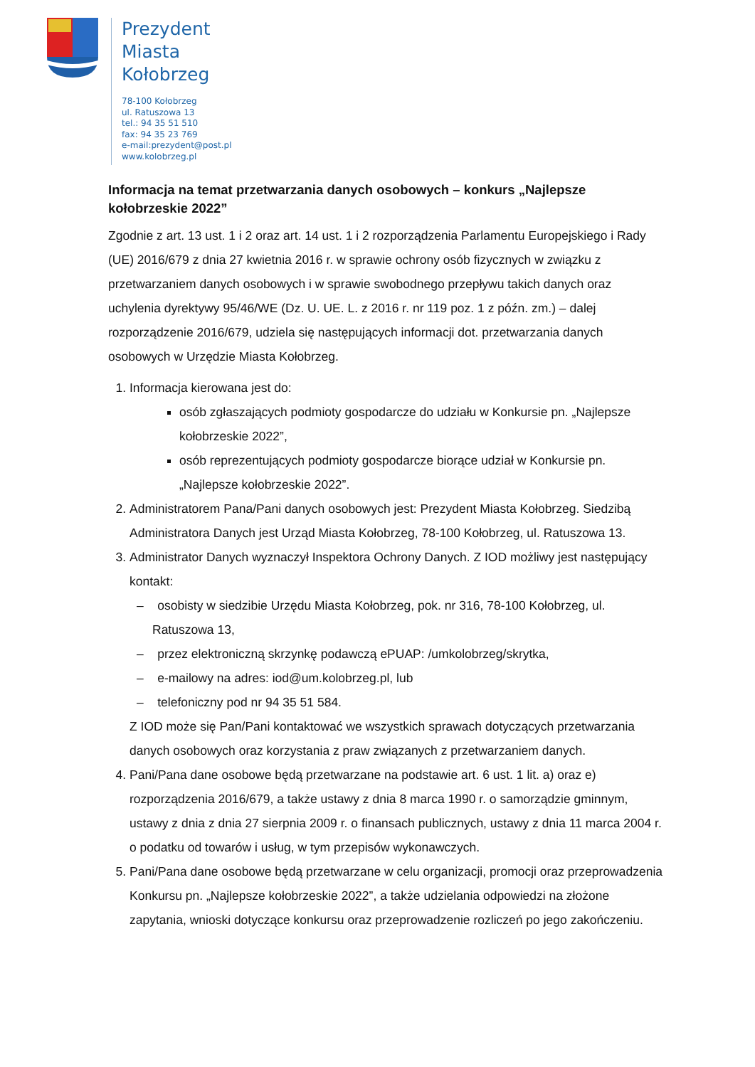Prezydent
Miasta
Kołobrzeg
78-100 Kołobrzeg
ul. Ratuszowa 13
tel.: 94 35 51 510
fax: 94 35 23 769
e-mail:prezydent@post.pl
www.kolobrzeg.pl
Informacja na temat przetwarzania danych osobowych – konkurs „Najlepsze kołobrzeskie 2022”
Zgodnie z art. 13 ust. 1 i 2 oraz art. 14 ust. 1 i 2 rozporządzenia Parlamentu Europejskiego i Rady (UE) 2016/679 z dnia 27 kwietnia 2016 r. w sprawie ochrony osób fizycznych w związku z przetwarzaniem danych osobowych i w sprawie swobodnego przepływu takich danych oraz uchylenia dyrektywy 95/46/WE (Dz. U. UE. L. z 2016 r. nr 119 poz. 1 z późn. zm.) – dalej rozporządzenie 2016/679, udziela się następujących informacji dot. przetwarzania danych osobowych w Urzędzie Miasta Kołobrzeg.
1. Informacja kierowana jest do:
osób zgłaszających podmioty gospodarcze do udziału w Konkursie pn. „Najlepsze kołobrzeskie 2022”,
osób reprezentujących podmioty gospodarcze biorące udział w Konkursie pn. „Najlepsze kołobrzeskie 2022”.
2. Administratorem Pana/Pani danych osobowych jest: Prezydent Miasta Kołobrzeg. Siedzibą Administratora Danych jest Urząd Miasta Kołobrzeg, 78-100 Kołobrzeg, ul. Ratuszowa 13.
3. Administrator Danych wyznaczył Inspektora Ochrony Danych. Z IOD możliwy jest następujący kontakt:
– osobisty w siedzibie Urzędu Miasta Kołobrzeg, pok. nr 316, 78-100 Kołobrzeg, ul. Ratuszowa 13,
– przez elektroniczną skrzynkę podawczą ePUAP: /umkolobrzeg/skrytka,
– e-mailowy na adres: iod@um.kolobrzeg.pl, lub
– telefoniczny pod nr 94 35 51 584.
Z IOD może się Pan/Pani kontaktować we wszystkich sprawach dotyczących przetwarzania danych osobowych oraz korzystania z praw związanych z przetwarzaniem danych.
4. Pani/Pana dane osobowe będą przetwarzane na podstawie art. 6 ust. 1 lit. a) oraz e) rozporządzenia 2016/679, a także ustawy z dnia 8 marca 1990 r. o samorządzie gminnym, ustawy z dnia z dnia 27 sierpnia 2009 r. o finansach publicznych, ustawy z dnia 11 marca 2004 r. o podatku od towarów i usług, w tym przepisów wykonawczych.
5. Pani/Pana dane osobowe będą przetwarzane w celu organizacji, promocji oraz przeprowadzenia Konkursu pn. „Najlepsze kołobrzeskie 2022”, a także udzielania odpowiedzi na złożone zapytania, wnioski dotyczące konkursu oraz przeprowadzenie rozliczeń po jego zakończeniu.